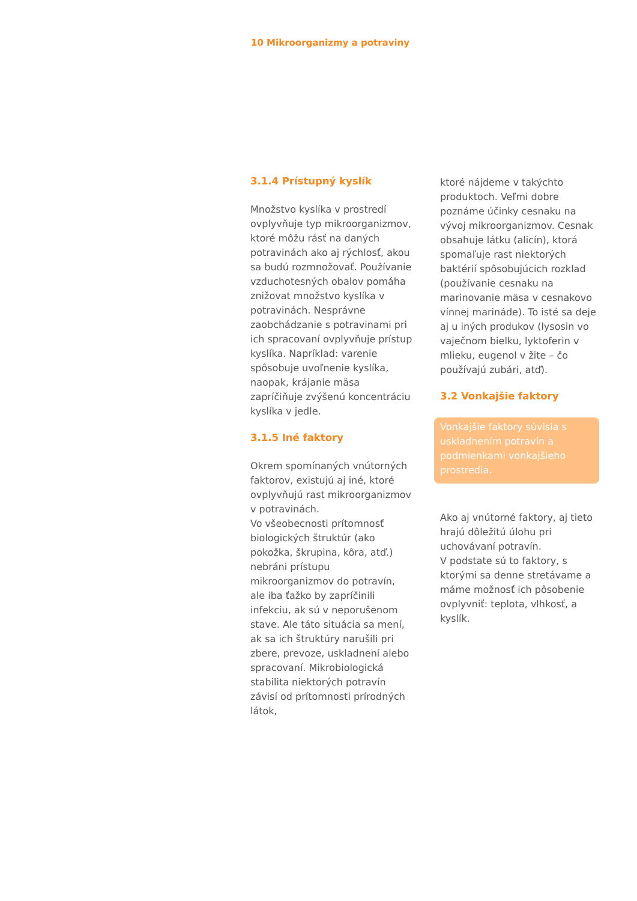10 Mikroorganizmy a potraviny
3.1.4 Prístupný kyslík
Množstvo kyslíka v prostredí ovplyvňuje typ mikroorganizmov, ktoré môžu rásť na daných potravinách ako aj rýchlosť, akou sa budú rozmnožovať. Používanie vzduchotesných obalov pomáha znižovat množstvo kyslíka v potravinách. Nesprávne zaobchádzanie s potravinami pri ich spracovaní ovplyvňuje prístup kyslíka. Napríklad: varenie spôsobuje uvoľnenie kyslíka, naopak, krájanie mäsa zapríčiňuje zvýšenú koncentráciu kyslíka v jedle.
3.1.5 Iné faktory
Okrem spomínaných vnútorných faktorov, existujú aj iné, ktoré ovplyvňujú rast mikroorganizmov v potravinách.
Vo všeobecnosti prítomnosť biologických štruktúr (ako pokožka, škrupina, kôra, atď.) nebráni prístupu mikroorganizmov do potravín, ale iba ťažko by zapríčinili infekciu, ak sú v neporušenom stave. Ale táto situácia sa mení, ak sa ich štruktúry narušili pri zbere, prevoze, uskladnení alebo spracovaní. Mikrobiologická stabilita niektorých potravín závisí od prítomnosti prírodných látok,
ktoré nájdeme v takýchto produktoch. Veľmi dobre poznáme účinky cesnaku na vývoj mikroorganizmov. Cesnak obsahuje látku (alicín), ktorá spomaľuje rast niektorých baktérií spôsobujúcich rozklad (používanie cesnaku na marinovanie mäsa v cesnakovo vínnej marináde). To isté sa deje aj u iných produkov (lysosin vo vaječnom bielku, lyktoferin v mlieku, eugenol v žite – čo používajú zubári, atď).
3.2 Vonkajšie faktory
Vonkajšie faktory súvisia s uskladnením potravín a podmienkami vonkajšieho prostredia.
Ako aj vnútorné faktory, aj tieto hrajú dôležitú úlohu pri uchovávaní potravín.
V podstate sú to faktory, s ktorými sa denne stretávame a máme možnosť ich pôsobenie ovplyvniť: teplota, vlhkosť, a kyslík.